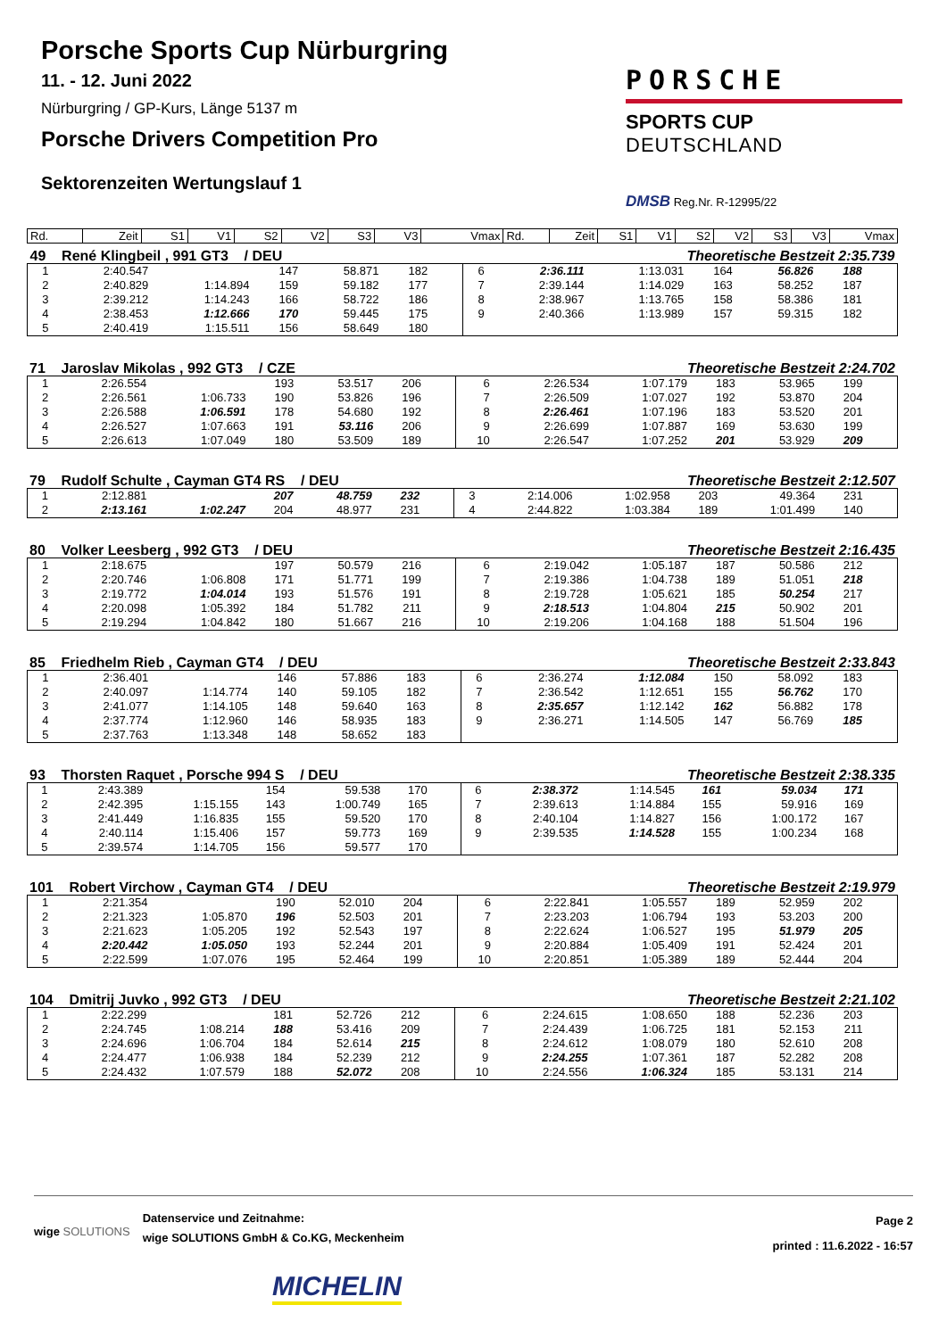Porsche Sports Cup Nürburgring
11. - 12. Juni 2022
Nürburgring / GP-Kurs, Länge 5137 m
Porsche Drivers Competition Pro
Sektorenzeiten Wertungslauf 1
PORSCHE
SPORTS CUP
DEUTSCHLAND
DMSB Reg.Nr. R-12995/22
| Rd. | Zeit | S1 | V1 | S2 | V2 | S3 | V3 | Vmax | Rd. | Zeit | S1 | V1 | S2 | V2 | S3 | V3 | Vmax |
| --- | --- | --- | --- | --- | --- | --- | --- | --- | --- | --- | --- | --- | --- | --- | --- | --- | --- |
| 49 René Klingbeil , 991 GT3 / DEU | | | | | | | | | Theoretische Bestzeit 2:35.739 | | | | | | | | |
| 1 | 2:40.547 | | 147 | 58.871 | 182 | | | | 6 | 2:36.111 | 1:13.031 | 164 | 56.826 | 188 | | | |
| 2 | 2:40.829 | 1:14.894 | 159 | 59.182 | 177 | | | | 7 | 2:39.144 | 1:14.029 | 163 | 58.252 | 187 | | | |
| 3 | 2:39.212 | 1:14.243 | 166 | 58.722 | 186 | | | | 8 | 2:38.967 | 1:13.765 | 158 | 58.386 | 181 | | | |
| 4 | 2:38.453 | 1:12.666 | 170 | 59.445 | 175 | | | | 9 | 2:40.366 | 1:13.989 | 157 | 59.315 | 182 | | | |
| 5 | 2:40.419 | 1:15.511 | 156 | 58.649 | 180 | | | | | | | | | | | | |
| 71 Jaroslav Mikolas , 992 GT3 / CZE | Theoretische Bestzeit 2:24.702 |
| 1 | 2:26.554 | | 193 | 53.517 | 206 | | | | 6 | 2:26.534 | 1:07.179 | 183 | 53.965 | 199 | | | |
| 2 | 2:26.561 | 1:06.733 | 190 | 53.826 | 196 | | | | 7 | 2:26.509 | 1:07.027 | 192 | 53.870 | 204 | | | |
| 3 | 2:26.588 | 1:06.591 | 178 | 54.680 | 192 | | | | 8 | 2:26.461 | 1:07.196 | 183 | 53.520 | 201 | | | |
| 4 | 2:26.527 | 1:07.663 | 191 | 53.116 | 206 | | | | 9 | 2:26.699 | 1:07.887 | 169 | 53.630 | 199 | | | |
| 5 | 2:26.613 | 1:07.049 | 180 | 53.509 | 189 | | | | 10 | 2:26.547 | 1:07.252 | 201 | 53.929 | 209 | | | |
| 79 Rudolf Schulte , Cayman GT4 RS / DEU | Theoretische Bestzeit 2:12.507 |
| 1 | 2:12.881 | | 207 | 48.759 | 232 | | | | 3 | 2:14.006 | 1:02.958 | 203 | 49.364 | 231 | | | |
| 2 | 2:13.161 | 1:02.247 | 204 | 48.977 | 231 | | | | 4 | 2:44.822 | 1:03.384 | 189 | 1:01.499 | 140 | | | |
| 80 Volker Leesberg , 992 GT3 / DEU | Theoretische Bestzeit 2:16.435 |
| 1 | 2:18.675 | | 197 | 50.579 | 216 | | | | 6 | 2:19.042 | 1:05.187 | 187 | 50.586 | 212 | | | |
| 2 | 2:20.746 | 1:06.808 | 171 | 51.771 | 199 | | | | 7 | 2:19.386 | 1:04.738 | 189 | 51.051 | 218 | | | |
| 3 | 2:19.772 | 1:04.014 | 193 | 51.576 | 191 | | | | 8 | 2:19.728 | 1:05.621 | 185 | 50.254 | 217 | | | |
| 4 | 2:20.098 | 1:05.392 | 184 | 51.782 | 211 | | | | 9 | 2:18.513 | 1:04.804 | 215 | 50.902 | 201 | | | |
| 5 | 2:19.294 | 1:04.842 | 180 | 51.667 | 216 | | | | 10 | 2:19.206 | 1:04.168 | 188 | 51.504 | 196 | | | |
| 85 Friedhelm Rieb , Cayman GT4 / DEU | Theoretische Bestzeit 2:33.843 |
| 1 | 2:36.401 | | 146 | 57.886 | 183 | | | | 6 | 2:36.274 | 1:12.084 | 150 | 58.092 | 183 | | | |
| 2 | 2:40.097 | 1:14.774 | 140 | 59.105 | 182 | | | | 7 | 2:36.542 | 1:12.651 | 155 | 56.762 | 170 | | | |
| 3 | 2:41.077 | 1:14.105 | 148 | 59.640 | 163 | | | | 8 | 2:35.657 | 1:12.142 | 162 | 56.882 | 178 | | | |
| 4 | 2:37.774 | 1:12.960 | 146 | 58.935 | 183 | | | | 9 | 2:36.271 | 1:14.505 | 147 | 56.769 | 185 | | | |
| 5 | 2:37.763 | 1:13.348 | 148 | 58.652 | 183 | | | | | | | | | | | | |
| 93 Thorsten Raquet , Porsche 994 S / DEU | Theoretische Bestzeit 2:38.335 |
| 1 | 2:43.389 | | 154 | 59.538 | 170 | | | | 6 | 2:38.372 | 1:14.545 | 161 | 59.034 | 171 | | | |
| 2 | 2:42.395 | 1:15.155 | 143 | 1:00.749 | 165 | | | | 7 | 2:39.613 | 1:14.884 | 155 | 59.916 | 169 | | | |
| 3 | 2:41.449 | 1:16.835 | 155 | 59.520 | 170 | | | | 8 | 2:40.104 | 1:14.827 | 156 | 1:00.172 | 167 | | | |
| 4 | 2:40.114 | 1:15.406 | 157 | 59.773 | 169 | | | | 9 | 2:39.535 | 1:14.528 | 155 | 1:00.234 | 168 | | | |
| 5 | 2:39.574 | 1:14.705 | 156 | 59.577 | 170 | | | | | | | | | | | | |
| 101 Robert Virchow , Cayman GT4 / DEU | Theoretische Bestzeit 2:19.979 |
| 1 | 2:21.354 | | 190 | 52.010 | 204 | | | | 6 | 2:22.841 | 1:05.557 | 189 | 52.959 | 202 | | | |
| 2 | 2:21.323 | 1:05.870 | 196 | 52.503 | 201 | | | | 7 | 2:23.203 | 1:06.794 | 193 | 53.203 | 200 | | | |
| 3 | 2:21.623 | 1:05.205 | 192 | 52.543 | 197 | | | | 8 | 2:22.624 | 1:06.527 | 195 | 51.979 | 205 | | | |
| 4 | 2:20.442 | 1:05.050 | 193 | 52.244 | 201 | | | | 9 | 2:20.884 | 1:05.409 | 191 | 52.424 | 201 | | | |
| 5 | 2:22.599 | 1:07.076 | 195 | 52.464 | 199 | | | | 10 | 2:20.851 | 1:05.389 | 189 | 52.444 | 204 | | | |
| 104 Dmitrij Juvko , 992 GT3 / DEU | Theoretische Bestzeit 2:21.102 |
| 1 | 2:22.299 | | 181 | 52.726 | 212 | | | | 6 | 2:24.615 | 1:08.650 | 188 | 52.236 | 203 | | | |
| 2 | 2:24.745 | 1:08.214 | 188 | 53.416 | 209 | | | | 7 | 2:24.439 | 1:06.725 | 181 | 52.153 | 211 | | | |
| 3 | 2:24.696 | 1:06.704 | 184 | 52.614 | 215 | | | | 8 | 2:24.612 | 1:08.079 | 180 | 52.610 | 208 | | | |
| 4 | 2:24.477 | 1:06.938 | 184 | 52.239 | 212 | | | | 9 | 2:24.255 | 1:07.361 | 187 | 52.282 | 208 | | | |
| 5 | 2:24.432 | 1:07.579 | 188 | 52.072 | 208 | | | | 10 | 2:24.556 | 1:06.324 | 185 | 53.131 | 214 | | | |
wige SOLUTIONS
Datenservice und Zeitnahme:
wige SOLUTIONS GmbH & Co.KG, Meckenheim
Page 2
printed : 11.6.2022 - 16:57
MICHELIN